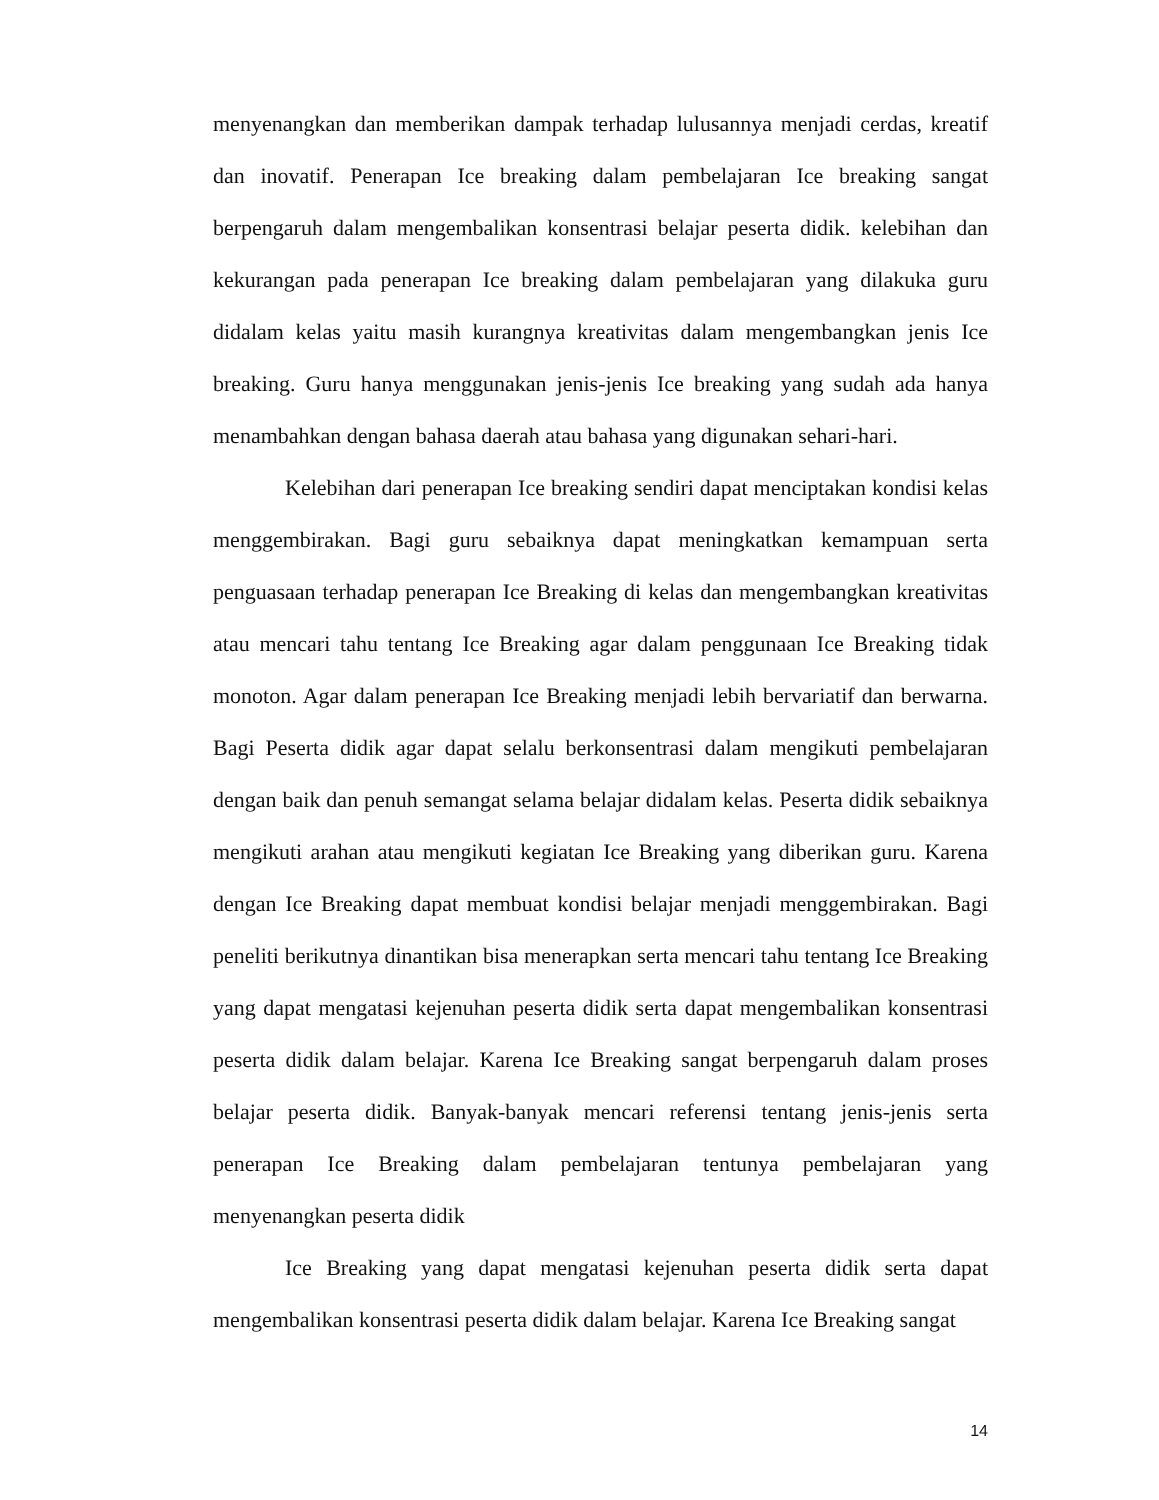menyenangkan dan memberikan dampak terhadap lulusannya menjadi cerdas, kreatif dan inovatif. Penerapan Ice breaking dalam pembelajaran Ice breaking sangat berpengaruh dalam mengembalikan konsentrasi belajar peserta didik. kelebihan dan kekurangan pada penerapan Ice breaking dalam pembelajaran yang dilakuka guru didalam kelas yaitu masih kurangnya kreativitas dalam mengembangkan jenis Ice breaking. Guru hanya menggunakan jenis-jenis Ice breaking yang sudah ada hanya menambahkan dengan bahasa daerah atau bahasa yang digunakan sehari-hari.
Kelebihan dari penerapan Ice breaking sendiri dapat menciptakan kondisi kelas menggembirakan. Bagi guru sebaiknya dapat meningkatkan kemampuan serta penguasaan terhadap penerapan Ice Breaking di kelas dan mengembangkan kreativitas atau mencari tahu tentang Ice Breaking agar dalam penggunaan Ice Breaking tidak monoton. Agar dalam penerapan Ice Breaking menjadi lebih bervariatif dan berwarna. Bagi Peserta didik agar dapat selalu berkonsentrasi dalam mengikuti pembelajaran dengan baik dan penuh semangat selama belajar didalam kelas. Peserta didik sebaiknya mengikuti arahan atau mengikuti kegiatan Ice Breaking yang diberikan guru. Karena dengan Ice Breaking dapat membuat kondisi belajar menjadi menggembirakan. Bagi peneliti berikutnya dinantikan bisa menerapkan serta mencari tahu tentang Ice Breaking yang dapat mengatasi kejenuhan peserta didik serta dapat mengembalikan konsentrasi peserta didik dalam belajar. Karena Ice Breaking sangat berpengaruh dalam proses belajar peserta didik. Banyak-banyak mencari referensi tentang jenis-jenis serta penerapan Ice Breaking dalam pembelajaran tentunya pembelajaran yang menyenangkan peserta didik
Ice Breaking yang dapat mengatasi kejenuhan peserta didik serta dapat mengembalikan konsentrasi peserta didik dalam belajar. Karena Ice Breaking sangat
14